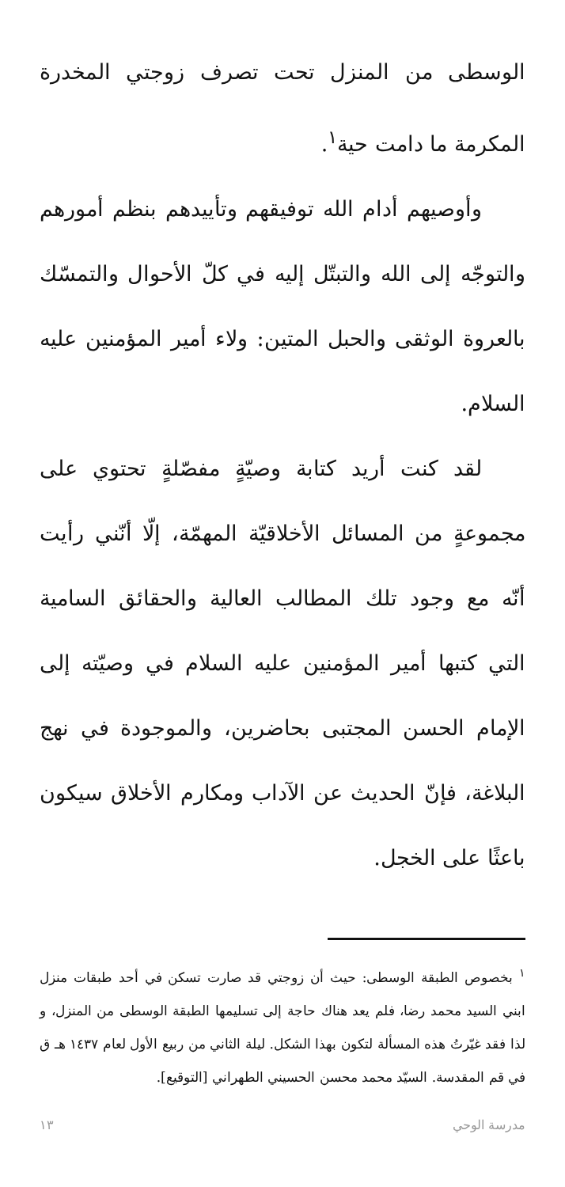الوسطى من المنزل تحت تصرف زوجتي المخدرة المكرمة ما دامت حية<sup>١</sup>.
وأوصيهم أدام الله توفيقهم وتأييدهم بنظم أمورهم والتوجّه إلى الله والتبتّل إليه في كلّ الأحوال والتمسّك بالعروة الوثقى والحبل المتين: ولاء أمير المؤمنين عليه السلام.
لقد كنت أريد كتابة وصيّةٍ مفصّلةٍ تحتوي على مجموعةٍ من المسائل الأخلاقيّة المهمّة، إلّا أنّني رأيت أنّه مع وجود تلك المطالب العالية والحقائق السامية التي كتبها أمير المؤمنين عليه السلام في وصيّته إلى الإمام الحسن المجتبى بحاضرين، والموجودة في نهج البلاغة، فإنّ الحديث عن الآداب ومكارم الأخلاق سيكون باعثًا على الخجل.
<sup>١</sup> بخصوص الطبقة الوسطى: حيث أن زوجتي قد صارت تسكن في أحد طبقات منزل ابني السيد محمد رضا، فلم يعد هناك حاجة إلى تسليمها الطبقة الوسطى من المنزل، و لذا فقد غيّرتُ هذه المسألة لتكون بهذا الشكل. ليلة الثاني من ربيع الأول لعام ١٤٣٧ هـ ق في قم المقدسة. السيّد محمد محسن الحسيني الطهراني [التوقيع].
مدرسة الوحي ١٣